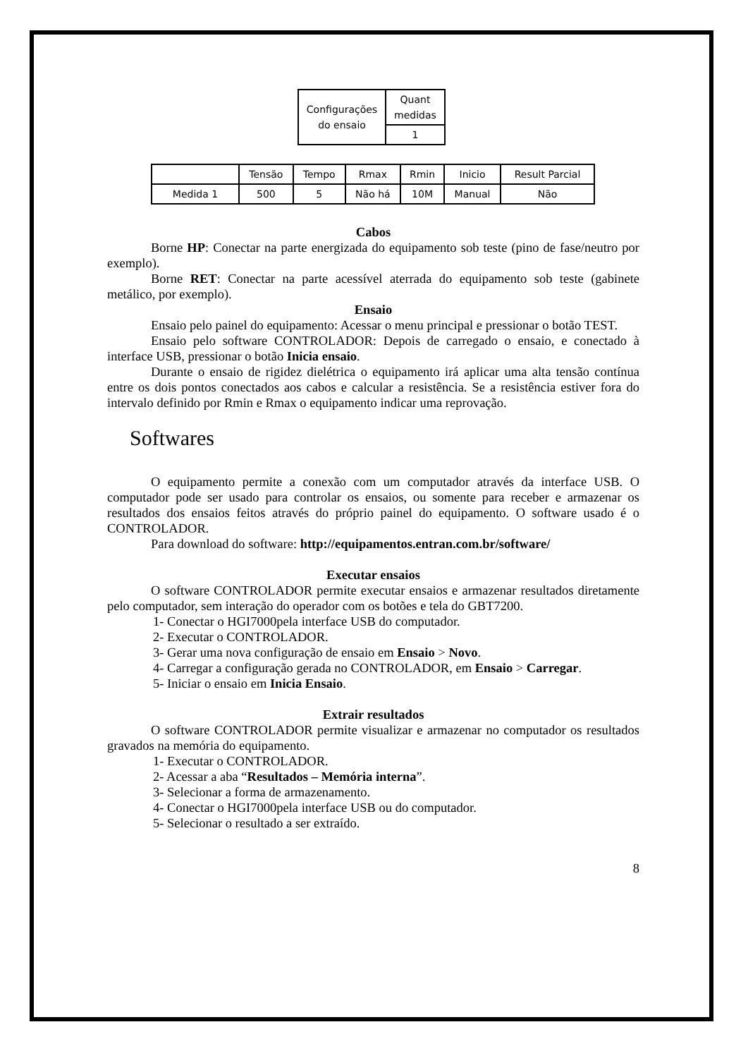| Configurações do ensaio | Quant medidas |
| | 1 |
| | Tensão | Tempo | Rmax | Rmin | Inicio | Result Parcial |
| Medida 1 | 500 | 5 | Não há | 10M | Manual | Não |
Cabos
Borne HP: Conectar na parte energizada do equipamento sob teste (pino de fase/neutro por exemplo).
Borne RET: Conectar na parte acessível aterrada do equipamento sob teste (gabinete metálico, por exemplo).
Ensaio
Ensaio pelo painel do equipamento: Acessar o menu principal e pressionar o botão TEST.
Ensaio pelo software CONTROLADOR: Depois de carregado o ensaio, e conectado à interface USB, pressionar o botão Inicia ensaio.
Durante o ensaio de rigidez dielétrica o equipamento irá aplicar uma alta tensão contínua entre os dois pontos conectados aos cabos e calcular a resistência. Se a resistência estiver fora do intervalo definido por Rmin e Rmax o equipamento indicar uma reprovação.
Softwares
O equipamento permite a conexão com um computador através da interface USB. O computador pode ser usado para controlar os ensaios, ou somente para receber e armazenar os resultados dos ensaios feitos através do próprio painel do equipamento. O software usado é o CONTROLADOR.
Para download do software: http://equipamentos.entran.com.br/software/
Executar ensaios
O software CONTROLADOR permite executar ensaios e armazenar resultados diretamente pelo computador, sem interação do operador com os botões e tela do GBT7200.
1- Conectar o HGI7000pela interface USB do computador.
2- Executar o CONTROLADOR.
3- Gerar uma nova configuração de ensaio em Ensaio > Novo.
4- Carregar a configuração gerada no CONTROLADOR, em Ensaio > Carregar.
5- Iniciar o ensaio em Inicia Ensaio.
Extrair resultados
O software CONTROLADOR permite visualizar e armazenar no computador os resultados gravados na memória do equipamento.
1- Executar o CONTROLADOR.
2- Acessar a aba “Resultados – Memória interna”.
3- Selecionar a forma de armazenamento.
4- Conectar o HGI7000pela interface USB ou do computador.
5- Selecionar o resultado a ser extraído.
8